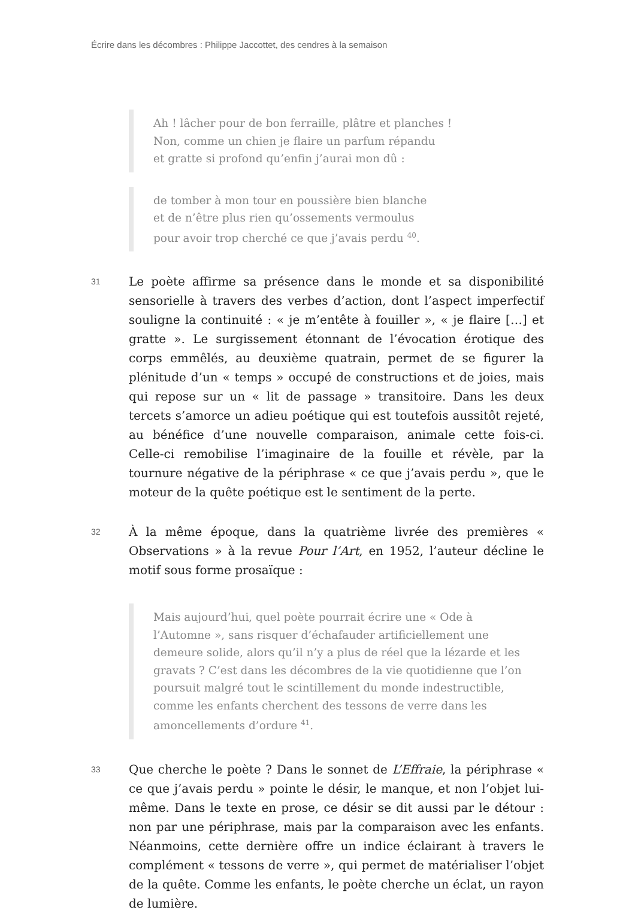Écrire dans les décombres : Philippe Jaccottet, des cendres à la semaison
Ah ! lâcher pour de bon ferraille, plâtre et planches !
Non, comme un chien je flaire un parfum répandu
et gratte si profond qu’enfin j’aurai mon dû :
de tomber à mon tour en poussière bien blanche
et de n’être plus rien qu’ossements vermoulus
pour avoir trop cherché ce que j’avais perdu <sup>40</sup>.
31
Le poète affirme sa présence dans le monde et sa disponibilité sensorielle à travers des verbes d’action, dont l’aspect imperfectif souligne la continuité : « je m’entête à fouiller », « je flaire […] et gratte ». Le surgissement étonnant de l’évocation érotique des corps emmêlés, au deuxième quatrain, permet de se figurer la plénitude d’un « temps » occupé de constructions et de joies, mais qui repose sur un « lit de passage » transitoire. Dans les deux tercets s’amorce un adieu poétique qui est toutefois aussitôt rejeté, au bénéfice d’une nouvelle comparaison, animale cette fois-ci. Celle-ci remobilise l’imaginaire de la fouille et révèle, par la tournure négative de la périphrase « ce que j’avais perdu », que le moteur de la quête poétique est le sentiment de la perte.
32
À la même époque, dans la quatrième livrée des premières « Observations » à la revue Pour l’Art, en 1952, l’auteur décline le motif sous forme prosaïque :
Mais aujourd’hui, quel poète pourrait écrire une « Ode à l’Automne », sans risquer d’échafauder artificiellement une demeure solide, alors qu’il n’y a plus de réel que la lézarde et les gravats ? C’est dans les décombres de la vie quotidienne que l’on poursuit malgré tout le scintillement du monde indestructible, comme les enfants cherchent des tessons de verre dans les amoncellements d’ordure <sup>41</sup>.
33
Que cherche le poète ? Dans le sonnet de L’Effraie, la périphrase « ce que j’avais perdu » pointe le désir, le manque, et non l’objet lui-même. Dans le texte en prose, ce désir se dit aussi par le détour : non par une périphrase, mais par la comparaison avec les enfants. Néanmoins, cette dernière offre un indice éclairant à travers le complément « tessons de verre », qui permet de matérialiser l’objet de la quête. Comme les enfants, le poète cherche un éclat, un rayon de lumière.